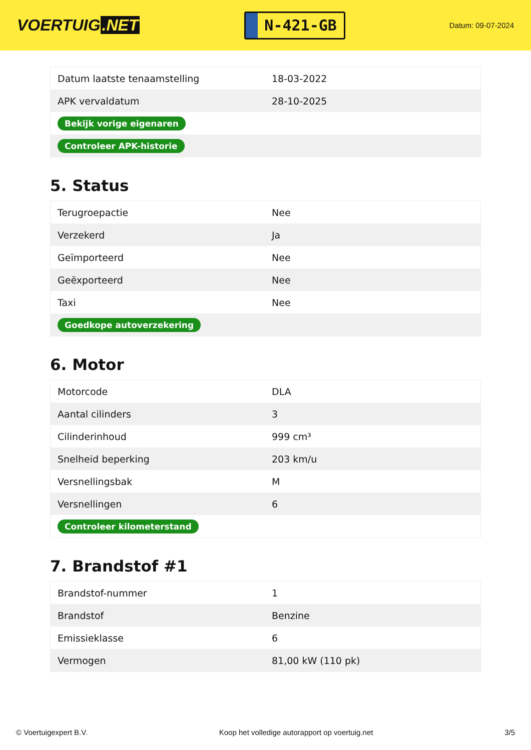VOERTUIG.NET
N-421-GB
Datum: 09-07-2024
| Datum laatste tenaamstelling | 18-03-2022 |
| APK vervaldatum | 28-10-2025 |
| Bekijk vorige eigenaren | |
| Controleer APK-historie | |
5. Status
| Terugroepactie | Nee |
| Verzekerd | Ja |
| Geïmporteerd | Nee |
| Geëxporteerd | Nee |
| Taxi | Nee |
| Goedkope autoverzekering | |
6. Motor
| Motorcode | DLA |
| Aantal cilinders | 3 |
| Cilinderinhoud | 999 cm³ |
| Snelheid beperking | 203 km/u |
| Versnellingsbak | M |
| Versnellingen | 6 |
| Controleer kilometerstand | |
7. Brandstof #1
| Brandstof-nummer | 1 |
| Brandstof | Benzine |
| Emissieklasse | 6 |
| Vermogen | 81,00 kW (110 pk) |
© Voertuigexpert B.V. Koop het volledige autorapport op voertuig.net 3/5